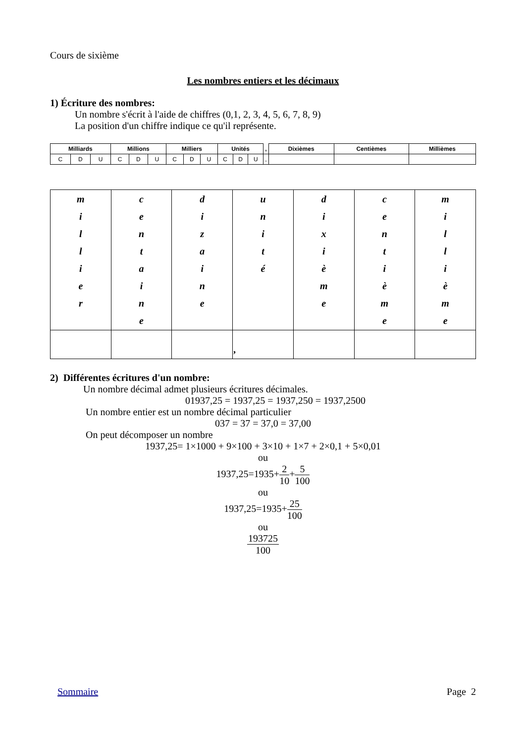Cours de sixième
Les nombres entiers et les décimaux
1) Écriture des nombres:
Un nombre s'écrit à l'aide de chiffres (0,1, 2, 3, 4, 5, 6, 7, 8, 9)
La position d'un chiffre indique ce qu'il représente.
| Milliards | | | Millions | | | Milliers | | | Unités | | | , | Dixièmes | Centièmes | Millièmes |
| C | D | U | C | D | U | C | D | U | C | D | U | , | | | |
| m i l l i e r | c e n t a i n e | d i z a i n e | u n i t é | d i x i è m e | c e n t i è m e | m i l l i è m e |
| | | | , | | | |
2) Différentes écritures d'un nombre:
Un nombre décimal admet plusieurs écritures décimales.
01937,25 = 1937,25 = 1937,250 = 1937,2500
Un nombre entier est un nombre décimal particulier
037 = 37 = 37,0 = 37,00
On peut décomposer un nombre
1937,25= 1×1000 + 9×100 + 3×10 + 1×7 + 2×0,1 + 5×0,01
ou
1937,25=1935+2 10+5 100
ou
1937,25=1935+25 100
ou
193725 100
Sommaire Page 2